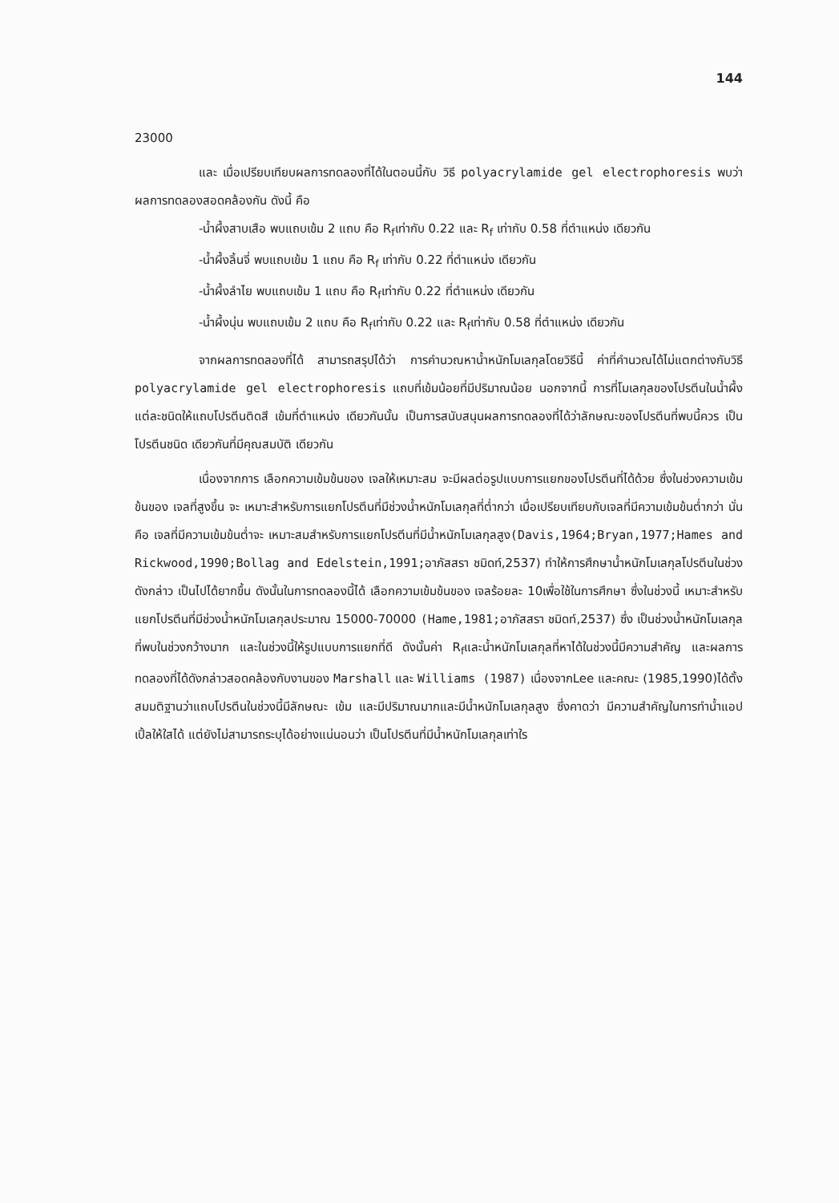144
23000
และ เมื่อเปรียบเทียบผลการทดลองที่ได้ในตอนนี้กับ วิธี polyacrylamide gel electrophoresis พบว่าผลการทดลองสอดคล้องกัน ดังนี้ คือ
-น้ำผึ้งสาบเสือ พบแถบเข้ม 2 แถบ คือ R<sub>f</sub>เท่ากับ 0.22 และ R<sub>f</sub> เท่ากับ 0.58 ที่ตำแหน่ง เดียวกัน
-น้ำผึ้งลิ้นจี่ พบแถบเข้ม 1 แถบ คือ R<sub>f</sub> เท่ากับ 0.22 ที่ตำแหน่ง เดียวกัน
-น้ำผึ้งลำไย พบแถบเข้ม 1 แถบ คือ R<sub>f</sub>เท่ากับ 0.22 ที่ตำแหน่ง เดียวกัน
-น้ำผึ้งนุ่น พบแถบเข้ม 2 แถบ คือ R<sub>f</sub>เท่ากับ 0.22 และ R<sub>f</sub>เท่ากับ 0.58 ที่ตำแหน่ง เดียวกัน
จากผลการทดลองที่ได้ สามารถสรุปได้ว่า การคำนวณหาน้ำหนักโมเลกุลโดยวิธีนี้ ค่าที่คำนวณได้ไม่แตกต่างกับวิธี polyacrylamide gel electrophoresis แถบที่เข้มน้อยที่มีปริมาณน้อย นอกจากนี้ การที่โมเลกุลของโปรตีนในน้ำผึ้งแต่ละชนิดให้แถบโปรตีนติดสี เข้มที่ตำแหน่ง เดียวกันนั้น เป็นการสนับสนุนผลการทดลองที่ได้ว่าลักษณะของโปรตีนที่พบนี้ควร เป็นโปรตีนชนิด เดียวกันที่มีคุณสมบัติ เดียวกัน
เนื่องจากการ เลือกความเข้มข้นของ เจลให้เหมาะสม จะมีผลต่อรูปแบบการแยกของโปรตีนที่ได้ด้วย ซึ่งในช่วงความเข้มข้นของ เจลที่สูงขึ้น จะ เหมาะสำหรับการแยกโปรตีนที่มีช่วงน้ำหนักโมเลกุลที่ต่ำกว่า เมื่อเปรียบเทียบกับเจลที่มีความเข้มข้นต่ำกว่า นั่นคือ เจลที่มีความเข้มข้นต่ำจะ เหมาะสมสำหรับการแยกโปรตีนที่มีน้ำหนักโมเลกุลสูง(Davis,1964;Bryan,1977;Hames and Rickwood,1990;Bollag and Edelstein,1991; อาภัสสรา ชมิดท์,2537) ทำให้การศึกษาน้ำหนักโมเลกุลโปรตีนในช่วงดังกล่าว เป็นไปได้ยากขึ้น ดังนั้นในการทดลองนี้ได้ เลือกความเข้มข้นของ เจลร้อยละ 10เพื่อใช้ในการศึกษา ซึ่งในช่วงนี้ เหมาะสำหรับแยกโปรตีนที่มีช่วงน้ำหนักโมเลกุลประมาณ 15000-70000 (Hame,1981; อาภัสสรา ชมิดท์,2537) ซึ่ง เป็นช่วงน้ำหนักโมเลกุลที่พบในช่วงกว้างมาก และในช่วงนี้ให้รูปแบบการแยกที่ดี ดังนั้นค่า R<sub>f</sub>และน้ำหนักโมเลกุลที่หาได้ในช่วงนี้มีความสำคัญ และผลการทดลองที่ได้ดังกล่าวสอดคล้องกับงานของ Marshall และ Williams (1987) เนื่องจากLee และคณะ (1985,1990)ได้ตั้งสมมติฐานว่าแถบโปรตีนในช่วงนี้มีลักษณะ เข้ม และมีปริมาณมากและมีน้ำหนักโมเลกุลสูง ซึ่งคาดว่า มีความสำคัญในการทำน้ำแอปเปิ้ลให้ใสได้ แต่ยังไม่สามารถระบุได้อย่างแน่นอนว่า เป็นโปรตีนที่มีน้ำหนักโมเลกุลเท่าใร